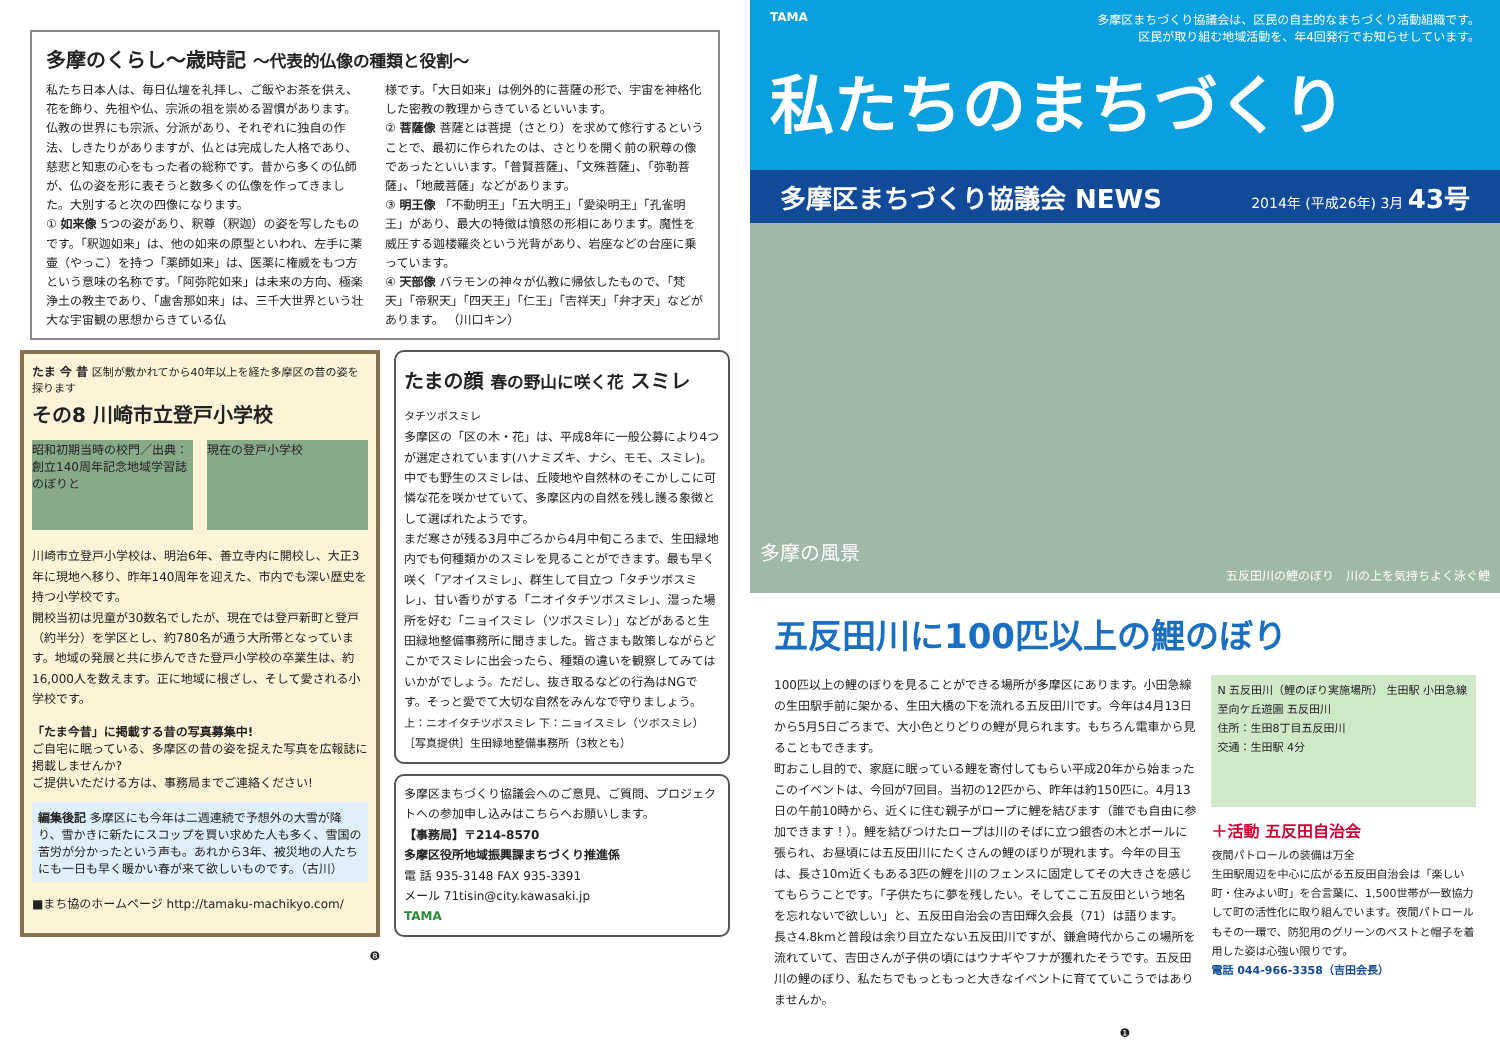多摩のくらし〜歳時記 〜代表的仏像の種類と役割〜
私たち日本人は、毎日仏壇を礼拝し、ご飯やお茶を供え、花を飾り、先祖や仏、宗派の祖を崇める習慣があります。仏教の世界にも宗派、分派があり、それぞれに独自の作法、しきたりがありますが、仏とは完成した人格であり、慈悲と知恵の心をもった者の総称です。昔から多くの仏師が、仏の姿を形に表そうと数多くの仏像を作ってきました。大別すると次の四像になります。
① 如来像 5つの姿があり、釈尊（釈迦）の姿を写したものです。「釈迦如来」は、他の如来の原型といわれ、左手に薬壷（やっこ）を持つ「薬師如来」は、医薬に権威をもつ方という意味の名称です。「阿弥陀如来」は未来の方向、極楽浄土の教主であり、「盧舎那如来」は、三千大世界という壮大な宇宙観の思想からきている仏
様です。「大日如来」は例外的に菩薩の形で、宇宙を神格化した密教の教理からきているといいます。
② 菩薩像 菩薩とは菩提（さとり）を求めて修行するということで、最初に作られたのは、さとりを開く前の釈尊の像であったといいます。「普賢菩薩」、「文殊菩薩」、「弥勒菩薩」、「地蔵菩薩」などがあります。
③ 明王像 「不動明王」「五大明王」「愛染明王」「孔雀明王」があり、最大の特徴は憤怒の形相にあります。魔性を威圧する迦楼羅炎という光背があり、岩座などの台座に乗っています。
④ 天部像 バラモンの神々が仏教に帰依したもので、「梵天」「帝釈天」「四天王」「仁王」「吉祥天」「弁才天」などがあります。 （川口キン）
たま 今 昔 区制が敷かれてから40年以上を経た多摩区の昔の姿を探ります
その8 川崎市立登戸小学校
昭和初期当時の校門／出典：創立140周年記念地域学習誌のぼりと
現在の登戸小学校
川崎市立登戸小学校は、明治6年、善立寺内に開校し、大正3年に現地へ移り、昨年140周年を迎えた、市内でも深い歴史を持つ小学校です。
開校当初は児童が30数名でしたが、現在では登戸新町と登戸（約半分）を学区とし、約780名が通う大所帯となっています。地域の発展と共に歩んできた登戸小学校の卒業生は、約16,000人を数えます。正に地域に根ざし、そして愛される小学校です。
「たま今昔」に掲載する昔の写真募集中!
ご自宅に眠っている、多摩区の昔の姿を捉えた写真を広報誌に掲載しませんか?
ご提供いただける方は、事務局までご連絡ください!
編集後記 多摩区にも今年は二週連続で予想外の大雪が降り、雪かきに新たにスコップを買い求めた人も多く、雪国の苦労が分かったという声も。あれから3年、被災地の人たちにも一日も早く暖かい春が来て欲しいものです。（古川）
■まち協のホームページ http://tamaku-machikyo.com/
たまの顔 春の野山に咲く花 スミレ
タチツボスミレ
多摩区の「区の木・花」は、平成8年に一般公募により4つが選定されています(ハナミズキ、ナシ、モモ、スミレ)。中でも野生のスミレは、丘陵地や自然林のそこかしこに可憐な花を咲かせていて、多摩区内の自然を残し護る象徴として選ばれたようです。
まだ寒さが残る3月中ごろから4月中旬ころまで、生田緑地内でも何種類かのスミレを見ることができます。最も早く咲く「アオイスミレ」、群生して目立つ「タチツボスミレ」、甘い香りがする「ニオイタチツボスミレ」、湿った場所を好む「ニョイスミレ（ツボスミレ）」などがあると生田緑地整備事務所に聞きました。皆さまも散策しながらどこかでスミレに出会ったら、種類の違いを観察してみてはいかがでしょう。ただし、抜き取るなどの行為はNGです。そっと愛でて大切な自然をみんなで守りましょう。
上：ニオイタチツボスミレ 下：ニョイスミレ（ツボスミレ） ［写真提供］生田緑地整備事務所（3枚とも）
多摩区まちづくり協議会へのご意見、ご質問、プロジェクトへの参加申し込みはこちらへお願いします。
【事務局】〒214-8570
多摩区役所地域振興課まちづくり推進係
電 話 935-3148 FAX 935-3391
メール 71tisin@city.kawasaki.jp
TAMA
❽
TAMA 多摩区まちづくり協議会は、区民の自主的なまちづくり活動組織です。
区民が取り組む地域活動を、年4回発行でお知らせしています。
私たちのまちづくり
多摩区まちづくり協議会 NEWS 2014年 (平成26年) 3月 43号
多摩の風景
五反田川の鯉のぼり　川の上を気持ちよく泳ぐ鯉
五反田川に100匹以上の鯉のぼり
100匹以上の鯉のぼりを見ることができる場所が多摩区にあります。小田急線の生田駅手前に架かる、生田大橋の下を流れる五反田川です。今年は4月13日から5月5日ごろまで、大小色とりどりの鯉が見られます。もちろん電車から見ることもできます。
町おこし目的で、家庭に眠っている鯉を寄付してもらい平成20年から始まったこのイベントは、今回が7回目。当初の12匹から、昨年は約150匹に。4月13日の午前10時から、近くに住む親子がロープに鯉を結びます（誰でも自由に参加できます！）。鯉を結びつけたロープは川のそばに立つ銀杏の木とポールに張られ、お昼頃には五反田川にたくさんの鯉のぼりが現れます。今年の目玉は、長さ10m近くもある3匹の鯉を川のフェンスに固定してその大きさを感じてもらうことです。「子供たちに夢を残したい。そしてここ五反田という地名を忘れないで欲しい」と、五反田自治会の吉田輝久会長（71）は語ります。
長さ4.8kmと普段は余り目立たない五反田川ですが、鎌倉時代からこの場所を流れていて、吉田さんが子供の頃にはウナギやフナが獲れたそうです。五反田川の鯉のぼり、私たちでもっともっと大きなイベントに育てていこうではありませんか。
N 五反田川（鯉のぼり実施場所） 生田駅 小田急線 至向ケ丘遊園 五反田川
住所：生田8丁目五反田川
交通：生田駅 4分
＋活動 五反田自治会
夜間パトロールの装備は万全
生田駅周辺を中心に広がる五反田自治会は「楽しい町・住みよい町」を合言葉に、1,500世帯が一致協力して町の活性化に取り組んでいます。夜間パトロールもその一環で、防犯用のグリーンのベストと帽子を着用した姿は心強い限りです。
電話 044-966-3358（吉田会長）
❶